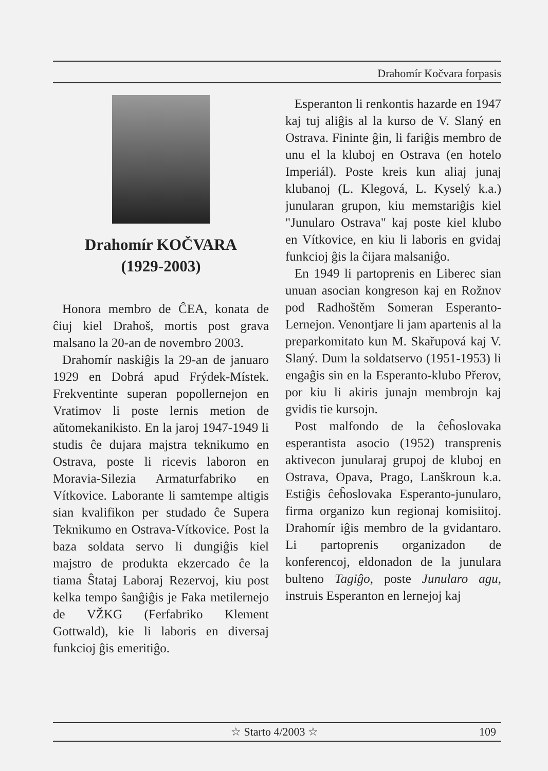Drahomír Kočvara forpasis
Drahomír KOČVARA
(1929-2003)
Honora membro de ĈEA, konata de ĉiuj kiel Drahoš, mortis post grava malsano la 20-an de novembro 2003.
Drahomír naskiĝis la 29-an de januaro 1929 en Dobrá apud Frýdek-Místek. Frekventinte superan popollernejon en Vratimov li poste lernis metion de aŭtomekanikisto. En la jaroj 1947-1949 li studis ĉe dujara majstra teknikumo en Ostrava, poste li ricevis laboron en Moravia-Silezia Armaturfabriko en Vítkovice. Laborante li samtempe altigis sian kvalifikon per studado ĉe Supera Teknikumo en Ostrava-Vítkovice. Post la baza soldata servo li dungiĝis kiel majstro de produkta ekzercado ĉe la tiama Ŝtataj Laboraj Rezervoj, kiu post kelka tempo ŝanĝiĝis je Faka metilernejo de VŽKG (Ferfabriko Klement Gottwald), kie li laboris en diversaj funkcioj ĝis emeritiĝo.
Esperanton li renkontis hazarde en 1947 kaj tuj aliĝis al la kurso de V. Slaný en Ostrava. Fininte ĝin, li fariĝis membro de unu el la kluboj en Ostrava (en hotelo Imperiál). Poste kreis kun aliaj junaj klubanoj (L. Klegová, L. Kyselý k.a.) junularan grupon, kiu memstariĝis kiel "Junularo Ostrava" kaj poste kiel klubo en Vítkovice, en kiu li laboris en gvidaj funkcioj ĝis la ĉijara malsaniĝo.
En 1949 li partoprenis en Liberec sian unuan asocian kongreson kaj en Rožnov pod Radhoštěm Someran Esperanto-Lernejon. Venontjare li jam apartenis al la preparkomitato kun M. Skařupová kaj V. Slaný. Dum la soldatservo (1951-1953) li engaĝis sin en la Esperanto-klubo Přerov, por kiu li akiris junajn membrojn kaj gvidis tie kursojn.
Post malfondo de la ĉeĥoslovaka esperantista asocio (1952) transprenis aktivecon junularaj grupoj de kluboj en Ostrava, Opava, Prago, Lanškroun k.a. Estiĝis ĉeĥoslovaka Esperanto-junularo, firma organizo kun regionaj komisiitoj. Drahomír iĝis membro de la gvidantaro. Li partoprenis organizadon de konferencoj, eldonadon de la junulara bulteno Tagiĝo, poste Junularo agu, instruis Esperanton en lernejoj kaj
☆ Starto 4/2003 ☆ 109